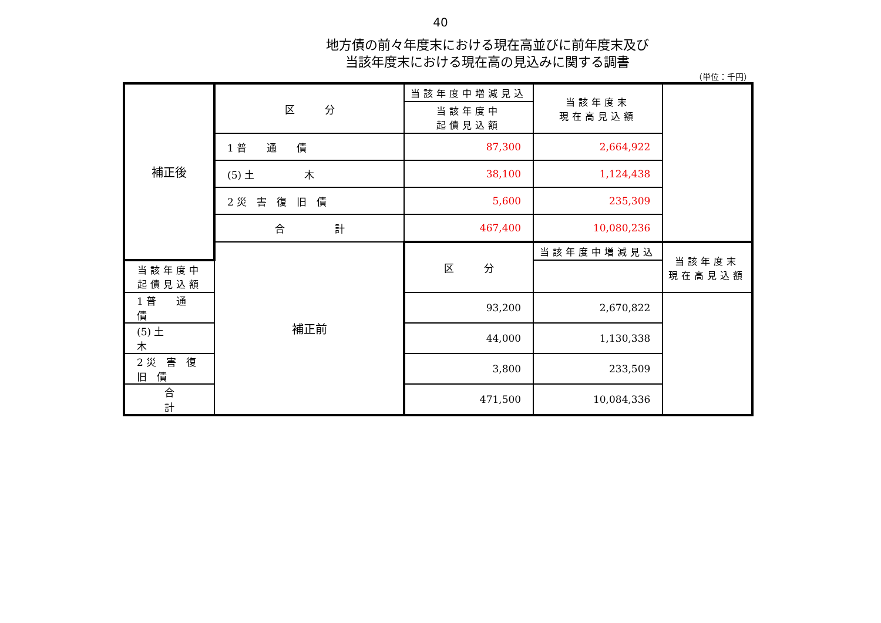40
地方債の前々年度末における現在高並びに前年度末及び
当該年度末における現在高の見込みに関する調書
（単位：千円）
| 補正後 | 区 分 | 当該年度中増減見込 | 当該年度末 現在高見込額 | |
| | | 当該年度中 起債見込額 | | |
| | 1 普 通 債 | 87,300 | 2,664,922 | |
| | (5) 土 木 | 38,100 | 1,124,438 | |
| | 2 災 害 復 旧 債 | 5,600 | 235,309 | |
| | 合 計 | 467,400 | 10,080,236 | |
| | 補正前 | 区 分 | 当該年度中増減見込 | 当該年度末 現在高見込額 |
| 当該年度中 起債見込額 | | | | |
| 1 普 通 債 | | 93,200 | 2,670,822 | |
| (5) 土 木 | | 44,000 | 1,130,338 | |
| 2 災 害 復 旧 債 | | 3,800 | 233,509 | |
| 合 計 | | 471,500 | 10,084,336 | |